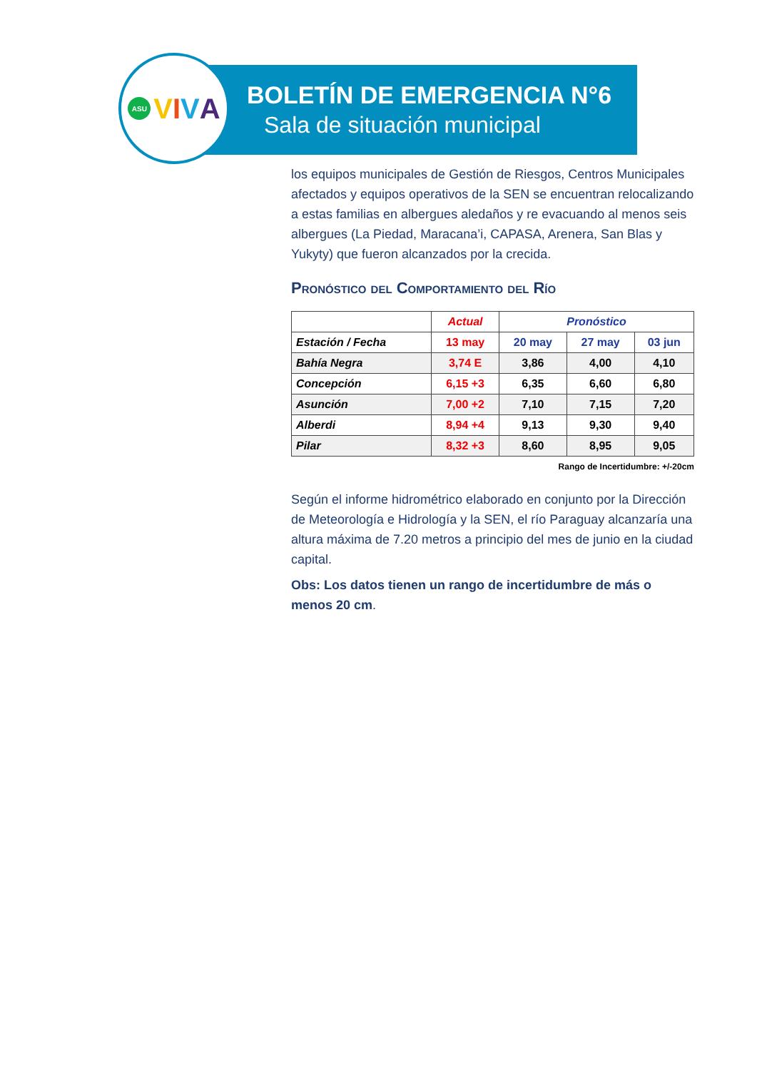ASU VIVA
BOLETÍN DE EMERGENCIA N°6
Sala de situación municipal
los equipos municipales de Gestión de Riesgos, Centros Municipales afectados y equipos operativos de la SEN se encuentran relocalizando a estas familias en albergues aledaños y re evacuando al menos seis albergues (La Piedad, Maracana’i, CAPASA, Arenera, San Blas y Yukyty) que fueron alcanzados por la crecida.
Pronóstico del Comportamiento del Río
| | Actual | Pronóstico | | |
| --- | --- | --- | --- | --- |
| Estación / Fecha | 13 may | 20 may | 27 may | 03 jun |
| Bahía Negra | 3,74 E | 3,86 | 4,00 | 4,10 |
| Concepción | 6,15 +3 | 6,35 | 6,60 | 6,80 |
| Asunción | 7,00 +2 | 7,10 | 7,15 | 7,20 |
| Alberdi | 8,94 +4 | 9,13 | 9,30 | 9,40 |
| Pilar | 8,32 +3 | 8,60 | 8,95 | 9,05 |
Rango de Incertidumbre: +/-20cm
Según el informe hidrométrico elaborado en conjunto por la Dirección de Meteorología e Hidrología y la SEN, el río Paraguay alcanzaría una altura máxima de 7.20 metros a principio del mes de junio en la ciudad capital.
Obs: Los datos tienen un rango de incertidumbre de más o menos 20 cm.